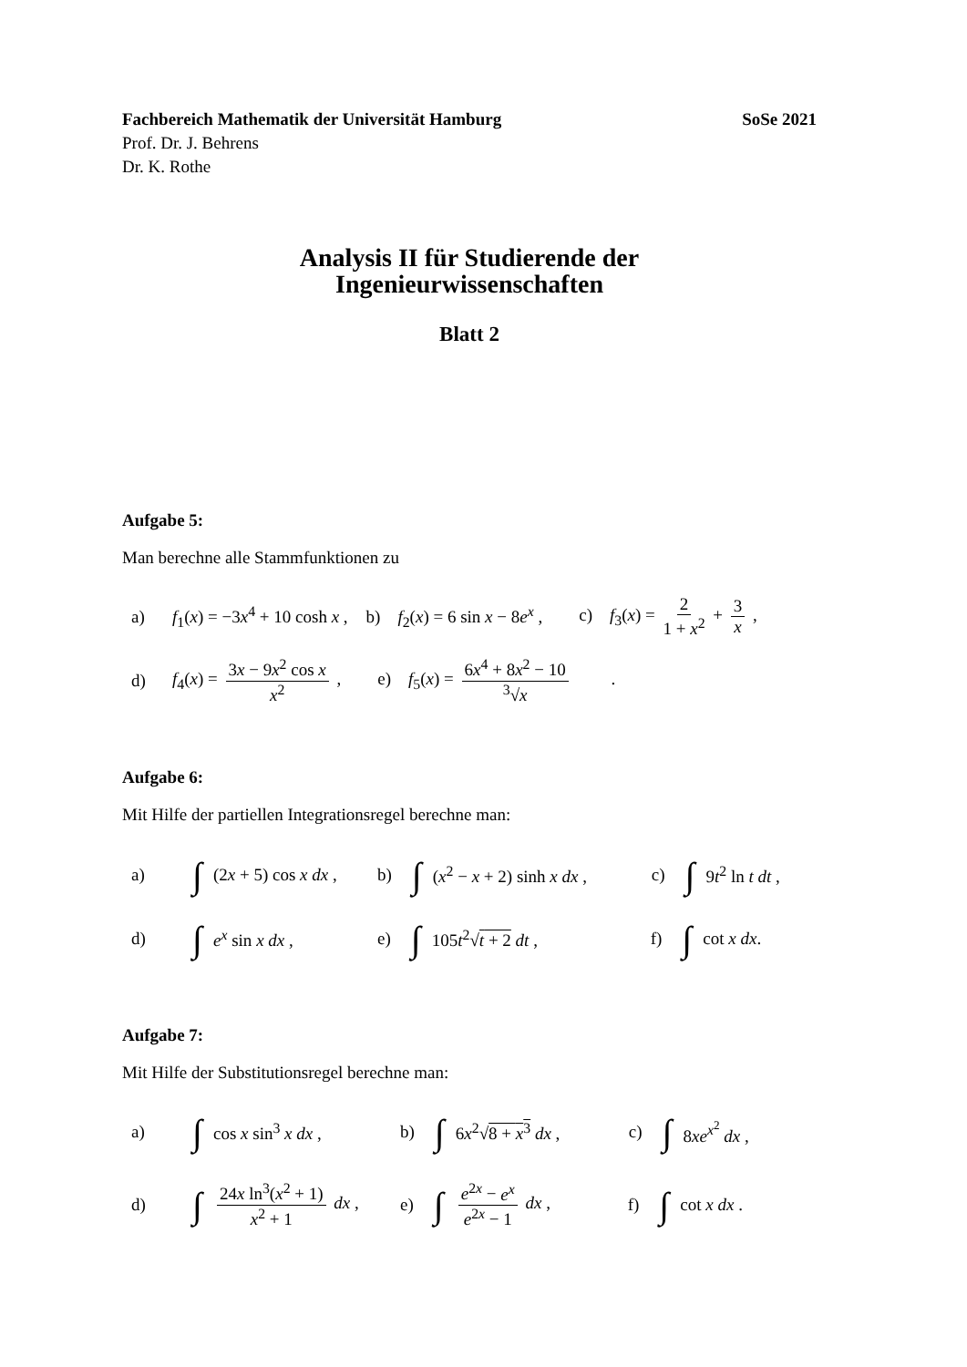Fachbereich Mathematik der Universität Hamburg SoSe 2021
Prof. Dr. J. Behrens
Dr. K. Rothe
Analysis II für Studierende der
Ingenieurwissenschaften
Blatt 2
Aufgabe 5:
Man berechne alle Stammfunktionen zu
a) f<sub>1</sub>(x) = −3x<sup>4</sup> + 10 cosh x , b) f<sub>2</sub>(x) = 6 sin x − 8e<sup>x</sup> , c) f<sub>3</sub>(x) = 2 1 + x<sup>2</sup> + 3 x ,
d) f<sub>4</sub>(x) = 3x − 9x<sup>2</sup> cos x x<sup>2</sup> , e) f<sub>5</sub>(x) = 6x<sup>4</sup> + 8x<sup>2</sup> − 10<sup>3</sup>√x .
Aufgabe 6:
Mit Hilfe der partiellen Integrationsregel berechne man:
a) ∫ (2x + 5) cos x dx , b) ∫ (x<sup>2</sup> − x + 2) sinh x dx , c) ∫ 9t<sup>2</sup> ln t dt ,
d) ∫ e<sup>x</sup> sin x dx , e) ∫ 105t<sup>2</sup>√t + 2 dt , f) ∫ cot x dx.
Aufgabe 7:
Mit Hilfe der Substitutionsregel berechne man:
a) ∫ cos x sin<sup>3</sup> x dx , b) ∫ 6x<sup>2</sup>√8 + x<sup>3</sup> dx , c) ∫ 8xe<sup>x<sup>2</sup></sup> dx ,
d) ∫ 24x ln<sup>3</sup>(x<sup>2</sup> + 1) x<sup>2</sup> + 1 dx , e) ∫ e<sup>2x</sup> − e<sup>x</sup> e<sup>2x</sup> − 1 dx , f) ∫ cot x dx .